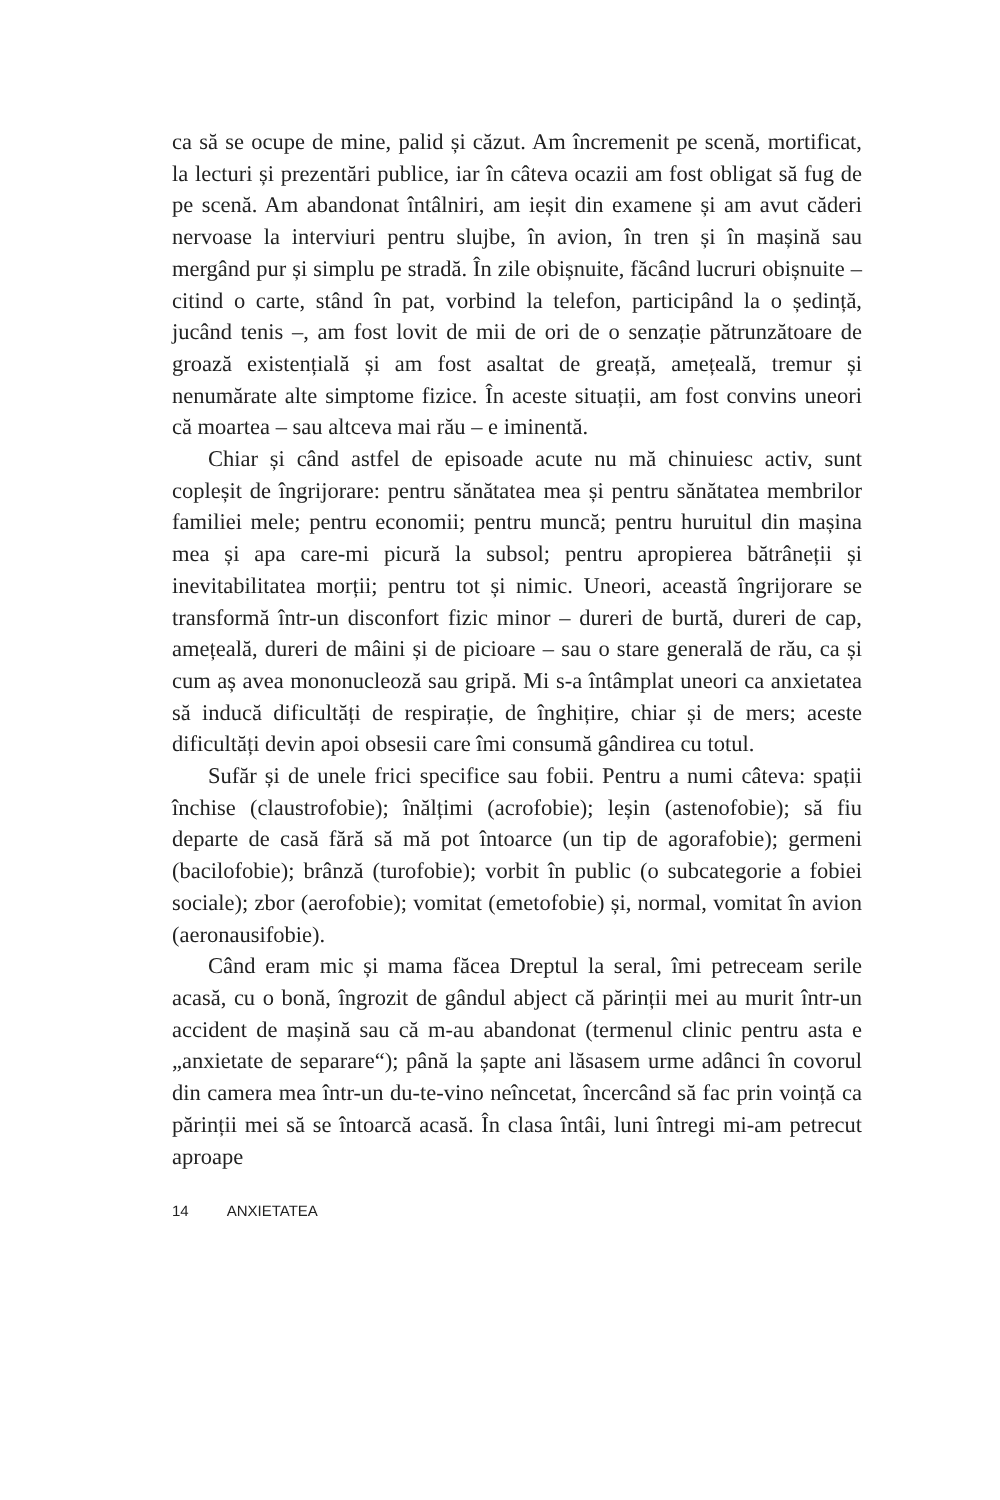ca să se ocupe de mine, palid și căzut. Am încremenit pe scenă, mortificat, la lecturi și prezentări publice, iar în câteva ocazii am fost obligat să fug de pe scenă. Am abandonat întâlniri, am ieșit din examene și am avut căderi nervoase la interviuri pentru slujbe, în avion, în tren și în mașină sau mergând pur și simplu pe stradă. În zile obișnuite, făcând lucruri obișnuite – citind o carte, stând în pat, vorbind la telefon, participând la o ședință, jucând tenis –, am fost lovit de mii de ori de o senzație pătrunză­toare de groază existențială și am fost asaltat de greață, amețeală, tremur și nenumărate alte simptome fizice. În aceste situații, am fost convins uneori că moartea – sau altceva mai rău – e iminentă.
Chiar și când astfel de episoade acute nu mă chinuiesc activ, sunt copleșit de îngrijorare: pentru sănătatea mea și pentru sănă­tatea membrilor familiei mele; pentru economii; pentru muncă; pentru huruitul din mașina mea și apa care-mi picură la subsol; pentru apropierea bătrâneții și inevitabilitatea morții; pentru tot și nimic. Uneori, această îngrijorare se transformă într-un discon­fort fizic minor – dureri de burtă, dureri de cap, amețeală, dureri de mâini și de picioare – sau o stare generală de rău, ca și cum aș avea mononucleoză sau gripă. Mi s-a întâmplat uneori ca anxie­tatea să inducă dificultăți de respirație, de înghițire, chiar și de mers; aceste dificultăți devin apoi obsesii care îmi consumă gân­direa cu totul.
Sufăr și de unele frici specifice sau fobii. Pentru a numi câteva: spații închise (claustrofobie); înălțimi (acrofobie); leșin (asteno­fobie); să fiu departe de casă fără să mă pot întoarce (un tip de agorafobie); germeni (bacilofobie); brânză (turofobie); vorbit în public (o subcategorie a fobiei sociale); zbor (aerofobie); vomitat (emetofobie) și, normal, vomitat în avion (aeronausifobie).
Când eram mic și mama făcea Dreptul la seral, îmi petreceam serile acasă, cu o bonă, îngrozit de gândul abject că părinții mei au murit într-un accident de mașină sau că m-au abandonat (ter­menul clinic pentru asta e „anxietate de separare“); până la șapte ani lăsasem urme adânci în covorul din camera mea într-un du-te-vino neîncetat, încercând să fac prin voință ca părinții mei să se întoarcă acasă. În clasa întâi, luni întregi mi-am petrecut aproape
14 ANXIETATEA